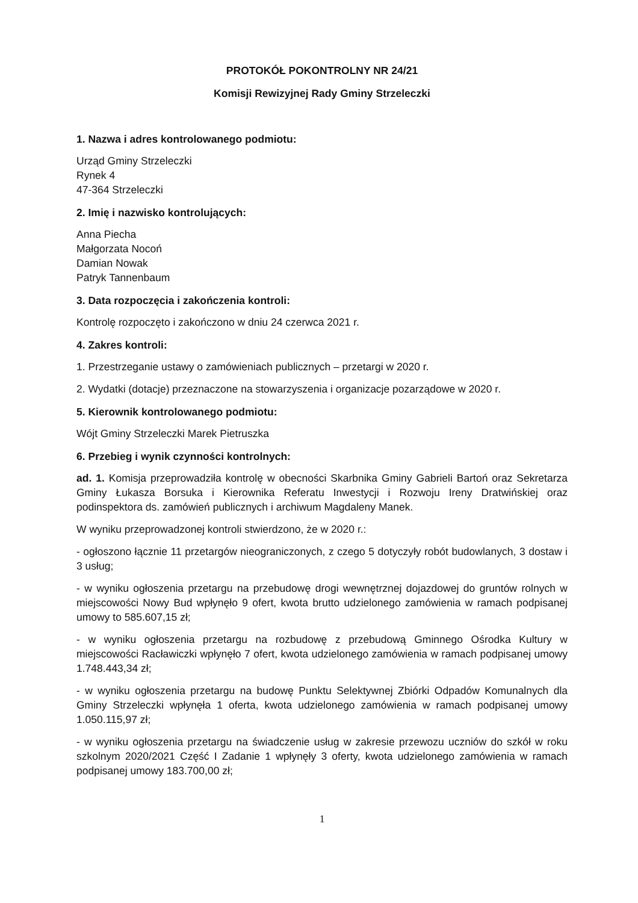PROTOKÓŁ POKONTROLNY NR 24/21
Komisji Rewizyjnej Rady Gminy Strzeleczki
1. Nazwa i adres kontrolowanego podmiotu:
Urząd Gminy Strzeleczki
Rynek 4
47-364 Strzeleczki
2. Imię i nazwisko kontrolujących:
Anna Piecha
Małgorzata Nocoń
Damian Nowak
Patryk Tannenbaum
3. Data rozpoczęcia i zakończenia kontroli:
Kontrolę rozpoczęto i zakończono w dniu 24 czerwca 2021 r.
4. Zakres kontroli:
1. Przestrzeganie ustawy o zamówieniach publicznych – przetargi w 2020 r.
2. Wydatki (dotacje) przeznaczone na stowarzyszenia i organizacje pozarządowe w 2020 r.
5. Kierownik kontrolowanego podmiotu:
Wójt Gminy Strzeleczki Marek Pietruszka
6. Przebieg i wynik czynności kontrolnych:
ad. 1. Komisja przeprowadziła kontrolę w obecności Skarbnika Gminy Gabrieli Bartoń oraz Sekretarza Gminy Łukasza Borsuka i Kierownika Referatu Inwestycji i Rozwoju Ireny Dratwińskiej oraz podinspektora ds. zamówień publicznych i archiwum Magdaleny Manek.
W wyniku przeprowadzonej kontroli stwierdzono, że w 2020 r.:
- ogłoszono łącznie 11 przetargów nieograniczonych, z czego 5 dotyczyły robót budowlanych, 3 dostaw i 3 usług;
- w wyniku ogłoszenia przetargu na przebudowę drogi wewnętrznej dojazdowej do gruntów rolnych w miejscowości Nowy Bud wpłynęło 9 ofert, kwota brutto udzielonego zamówienia w ramach podpisanej umowy to 585.607,15 zł;
- w wyniku ogłoszenia przetargu na rozbudowę z przebudową Gminnego Ośrodka Kultury w miejscowości Racławiczki wpłynęło 7 ofert, kwota udzielonego zamówienia w ramach podpisanej umowy 1.748.443,34 zł;
- w wyniku ogłoszenia przetargu na budowę Punktu Selektywnej Zbiórki Odpadów Komunalnych dla Gminy Strzeleczki wpłynęła 1 oferta, kwota udzielonego zamówienia w ramach podpisanej umowy 1.050.115,97 zł;
- w wyniku ogłoszenia przetargu na świadczenie usług w zakresie przewozu uczniów do szkół w roku szkolnym 2020/2021 Część I Zadanie 1 wpłynęły 3 oferty, kwota udzielonego zamówienia w ramach podpisanej umowy 183.700,00 zł;
1